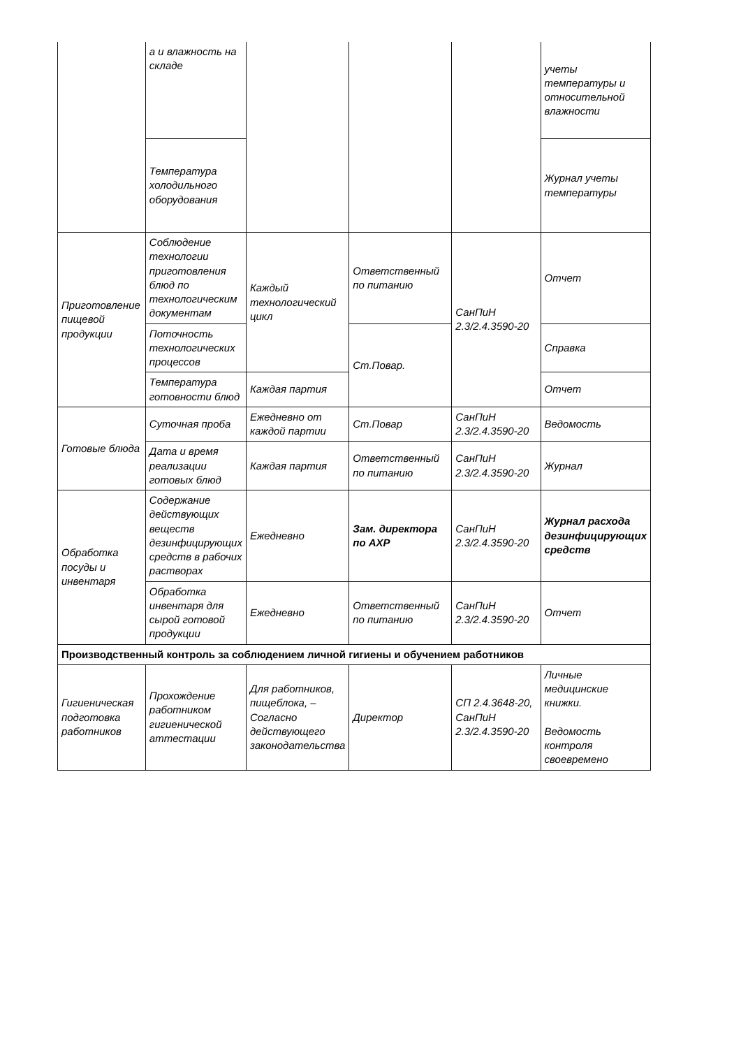| | а и влажность на складе | | | | учеты температуры и относительной влажности |
| | Температура холодильного оборудования | | | | Журнал учеты температуры |
| Приготовление пищевой продукции | Соблюдение технологии приготовления блюд по технологическим документам | Каждый технологический цикл | Ответственный по питанию | СанПиН 2.3/2.4.3590-20 | Отчет |
| | Поточность технологических процессов | | Ст.Повар. | | Справка |
| | Температура готовности блюд | Каждая партия | | | Отчет |
| Готовые блюда | Суточная проба | Ежедневно от каждой партии | Ст.Повар | СанПиН 2.3/2.4.3590-20 | Ведомость |
| | Дата и время реализации готовых блюд | Каждая партия | Ответственный по питанию | СанПиН 2.3/2.4.3590-20 | Журнал |
| Обработка посуды и инвентаря | Содержание действующих веществ дезинфицирующих средств в рабочих растворах | Ежедневно | Зам. директора по АХР | СанПиН 2.3/2.4.3590-20 | Журнал расхода дезинфицирующих средств |
| | Обработка инвентаря для сырой готовой продукции | Ежедневно | Ответственный по питанию | СанПиН 2.3/2.4.3590-20 | Отчет |
| Производственный контроль за соблюдением личной гигиены и обучением работников | | | | | |
| Гигиеническая подготовка работников | Прохождение работником гигиенической аттестации | Для работников, пищеблока, – Согласно действующего законодательства | Директор | СП 2.4.3648-20, СанПиН 2.3/2.4.3590-20 | Личные медицинские книжки. Ведомость контроля своевремено |